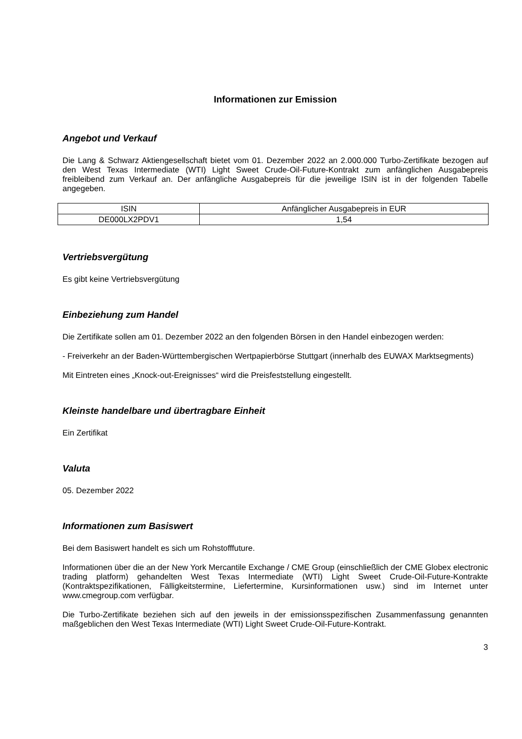Informationen zur Emission
Angebot und Verkauf
Die Lang & Schwarz Aktiengesellschaft bietet vom 01. Dezember 2022 an 2.000.000 Turbo-Zertifikate bezogen auf den West Texas Intermediate (WTI) Light Sweet Crude-Oil-Future-Kontrakt zum anfänglichen Ausgabepreis freibleibend zum Verkauf an. Der anfängliche Ausgabepreis für die jeweilige ISIN ist in der folgenden Tabelle angegeben.
| ISIN | Anfänglicher Ausgabepreis in EUR |
| DE000LX2PDV1 | 1,54 |
Vertriebsvergütung
Es gibt keine Vertriebsvergütung
Einbeziehung zum Handel
Die Zertifikate sollen am 01. Dezember 2022 an den folgenden Börsen in den Handel einbezogen werden:
- Freiverkehr an der Baden-Württembergischen Wertpapierbörse Stuttgart (innerhalb des EUWAX Marktsegments)
Mit Eintreten eines „Knock-out-Ereignisses“ wird die Preisfeststellung eingestellt.
Kleinste handelbare und übertragbare Einheit
Ein Zertifikat
Valuta
05. Dezember 2022
Informationen zum Basiswert
Bei dem Basiswert handelt es sich um Rohstofffuture.
Informationen über die an der New York Mercantile Exchange / CME Group (einschließlich der CME Globex electronic trading platform) gehandelten West Texas Intermediate (WTI) Light Sweet Crude-Oil-Future-Kontrakte (Kontraktspezifikationen, Fälligkeitstermine, Liefertermine, Kursinformationen usw.) sind im Internet unter www.cmegroup.com verfügbar.
Die Turbo-Zertifikate beziehen sich auf den jeweils in der emissionsspezifischen Zusammenfassung genannten maßgeblichen den West Texas Intermediate (WTI) Light Sweet Crude-Oil-Future-Kontrakt.
3